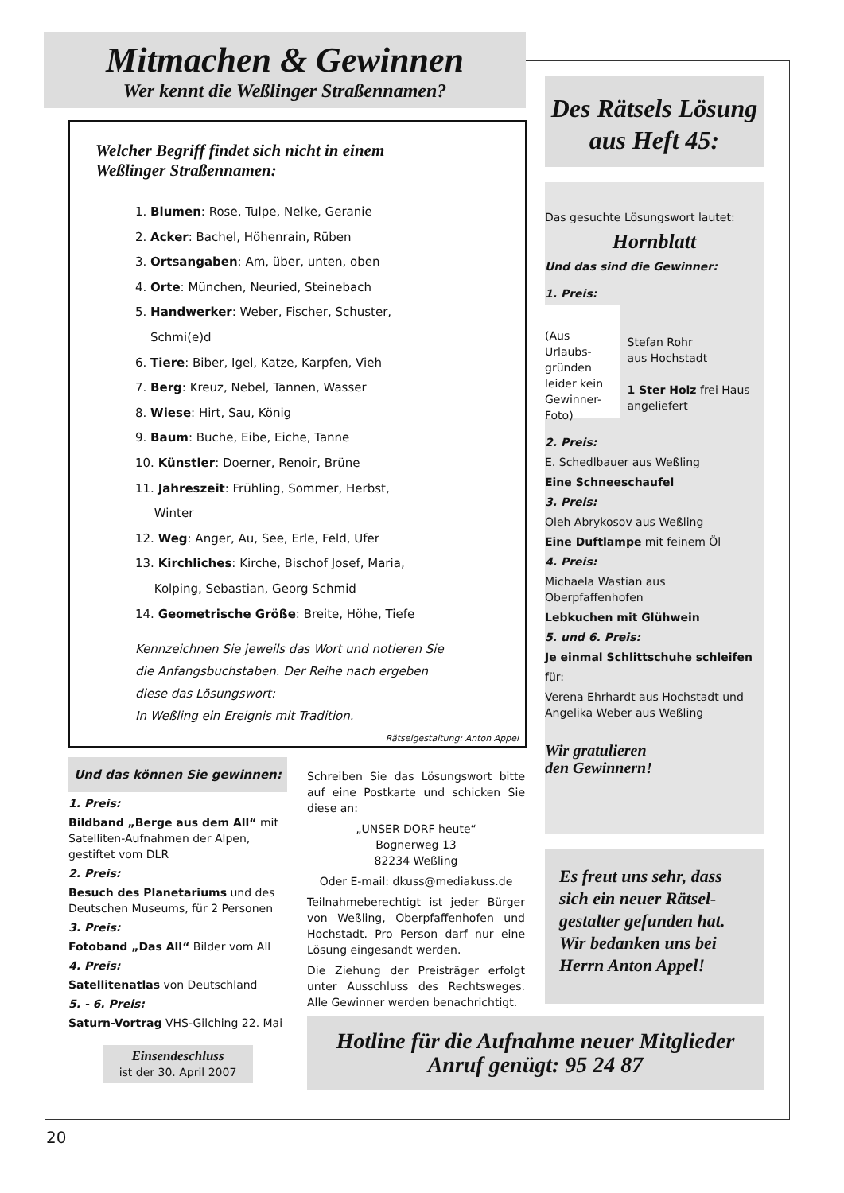Mitmachen & Gewinnen
Wer kennt die Weßlinger Straßennamen?
Welcher Begriff findet sich nicht in einem
Weßlinger Straßennamen:
1. Blumen: Rose, Tulpe, Nelke, Geranie
2. Acker: Bachel, Höhenrain, Rüben
3. Ortsangaben: Am, über, unten, oben
4. Orte: München, Neuried, Steinebach
5. Handwerker: Weber, Fischer, Schuster,
Schmi(e)d
6. Tiere: Biber, Igel, Katze, Karpfen, Vieh
7. Berg: Kreuz, Nebel, Tannen, Wasser
8. Wiese: Hirt, Sau, König
9. Baum: Buche, Eibe, Eiche, Tanne
10. Künstler: Doerner, Renoir, Brüne
11. Jahreszeit: Frühling, Sommer, Herbst,
Winter
12. Weg: Anger, Au, See, Erle, Feld, Ufer
13. Kirchliches: Kirche, Bischof Josef, Maria,
Kolping, Sebastian, Georg Schmid
14. Geometrische Größe: Breite, Höhe, Tiefe
Kennzeichnen Sie jeweils das Wort und notieren Sie
die Anfangsbuchstaben. Der Reihe nach ergeben
diese das Lösungswort:
In Weßling ein Ereignis mit Tradition.
Rätselgestaltung: Anton Appel
Und das können Sie gewinnen:
1. Preis:
Bildband „Berge aus dem All“ mit Satelliten-Aufnahmen der Alpen, gestiftet vom DLR
2. Preis:
Besuch des Planetariums und des Deutschen Museums, für 2 Personen
3. Preis:
Fotoband „Das All“ Bilder vom All
4. Preis:
Satellitenatlas von Deutschland
5. - 6. Preis:
Saturn-Vortrag VHS-Gilching 22. Mai
Einsendeschluss
ist der 30. April 2007
Schreiben Sie das Lösungswort bitte auf eine Postkarte und schicken Sie diese an:
„UNSER DORF heute“
Bognerweg 13
82234 Weßling
Oder E-mail: dkuss@mediakuss.de
Teilnahmeberechtigt ist jeder Bürger von Weßling, Oberpfaffenhofen und Hochstadt. Pro Person darf nur eine Lösung eingesandt werden.
Die Ziehung der Preisträger erfolgt unter Ausschluss des Rechtsweges. Alle Gewinner werden benachrichtigt.
Des Rätsels Lösung aus Heft 45:
Das gesuchte Lösungswort lautet:
Hornblatt
Und das sind die Gewinner:
1. Preis:
(Aus Urlaubs-gründen leider kein Gewinner-Foto)
Stefan Rohr
aus Hochstadt
1 Ster Holz frei Haus angeliefert
2. Preis:
E. Schedlbauer aus Weßling
Eine Schneeschaufel
3. Preis:
Oleh Abrykosov aus Weßling
Eine Duftlampe mit feinem Öl
4. Preis:
Michaela Wastian aus Oberpfaffenhofen
Lebkuchen mit Glühwein
5. und 6. Preis:
Je einmal Schlittschuhe schleifen
für:
Verena Ehrhardt aus Hochstadt und Angelika Weber aus Weßling
Wir gratulieren
den Gewinnern!
Es freut uns sehr, dass sich ein neuer Rätsel-gestalter gefunden hat. Wir bedanken uns bei Herrn Anton Appel!
Hotline für die Aufnahme neuer Mitglieder
Anruf genügt: 95 24 87
20